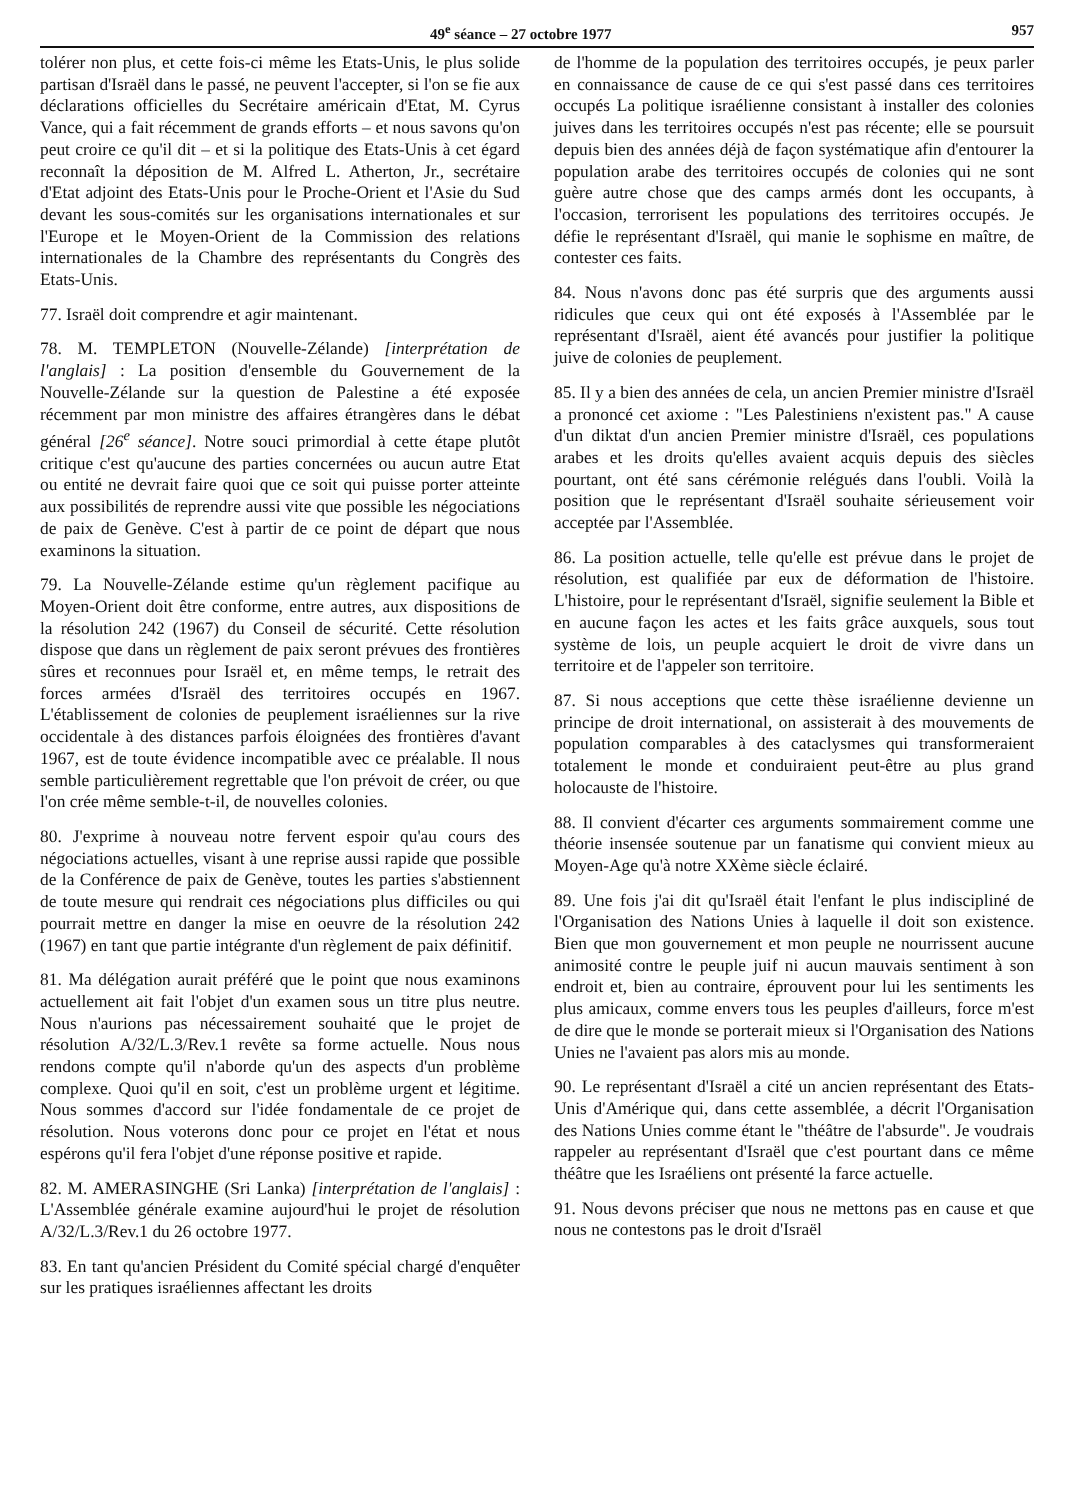49<sup>e</sup> séance – 27 octobre 1977 957
tolérer non plus, et cette fois-ci même les Etats-Unis, le plus solide partisan d'Israël dans le passé, ne peuvent l'accepter, si l'on se fie aux déclarations officielles du Secrétaire américain d'Etat, M. Cyrus Vance, qui a fait récemment de grands efforts – et nous savons qu'on peut croire ce qu'il dit – et si la politique des Etats-Unis à cet égard reconnaît la déposition de M. Alfred L. Atherton, Jr., secrétaire d'Etat adjoint des Etats-Unis pour le Proche-Orient et l'Asie du Sud devant les sous-comités sur les organisations internationales et sur l'Europe et le Moyen-Orient de la Commission des relations internationales de la Chambre des représentants du Congrès des Etats-Unis.
77. Israël doit comprendre et agir maintenant.
78. M. TEMPLETON (Nouvelle-Zélande) [interprétation de l'anglais] : La position d'ensemble du Gouvernement de la Nouvelle-Zélande sur la question de Palestine a été exposée récemment par mon ministre des affaires étrangères dans le débat général [26<sup>e</sup> séance]. Notre souci primordial à cette étape plutôt critique c'est qu'aucune des parties concernées ou aucun autre Etat ou entité ne devrait faire quoi que ce soit qui puisse porter atteinte aux possibilités de reprendre aussi vite que possible les négociations de paix de Genève. C'est à partir de ce point de départ que nous examinons la situation.
79. La Nouvelle-Zélande estime qu'un règlement pacifique au Moyen-Orient doit être conforme, entre autres, aux dispositions de la résolution 242 (1967) du Conseil de sécurité. Cette résolution dispose que dans un règlement de paix seront prévues des frontières sûres et reconnues pour Israël et, en même temps, le retrait des forces armées d'Israël des territoires occupés en 1967. L'établissement de colonies de peuplement israéliennes sur la rive occidentale à des distances parfois éloignées des frontières d'avant 1967, est de toute évidence incompatible avec ce préalable. Il nous semble particulièrement regrettable que l'on prévoit de créer, ou que l'on crée même semble-t-il, de nouvelles colonies.
80. J'exprime à nouveau notre fervent espoir qu'au cours des négociations actuelles, visant à une reprise aussi rapide que possible de la Conférence de paix de Genève, toutes les parties s'abstiennent de toute mesure qui rendrait ces négociations plus difficiles ou qui pourrait mettre en danger la mise en oeuvre de la résolution 242 (1967) en tant que partie intégrante d'un règlement de paix définitif.
81. Ma délégation aurait préféré que le point que nous examinons actuellement ait fait l'objet d'un examen sous un titre plus neutre. Nous n'aurions pas nécessairement souhaité que le projet de résolution A/32/L.3/Rev.1 revête sa forme actuelle. Nous nous rendons compte qu'il n'aborde qu'un des aspects d'un problème complexe. Quoi qu'il en soit, c'est un problème urgent et légitime. Nous sommes d'accord sur l'idée fondamentale de ce projet de résolution. Nous voterons donc pour ce projet en l'état et nous espérons qu'il fera l'objet d'une réponse positive et rapide.
82. M. AMERASINGHE (Sri Lanka) [interprétation de l'anglais] : L'Assemblée générale examine aujourd'hui le projet de résolution A/32/L.3/Rev.1 du 26 octobre 1977.
83. En tant qu'ancien Président du Comité spécial chargé d'enquêter sur les pratiques israéliennes affectant les droits
de l'homme de la population des territoires occupés, je peux parler en connaissance de cause de ce qui s'est passé dans ces territoires occupés La politique israélienne consistant à installer des colonies juives dans les territoires occupés n'est pas récente; elle se poursuit depuis bien des années déjà de façon systématique afin d'entourer la population arabe des territoires occupés de colonies qui ne sont guère autre chose que des camps armés dont les occupants, à l'occasion, terrorisent les populations des territoires occupés. Je défie le représentant d'Israël, qui manie le sophisme en maître, de contester ces faits.
84. Nous n'avons donc pas été surpris que des arguments aussi ridicules que ceux qui ont été exposés à l'Assemblée par le représentant d'Israël, aient été avancés pour justifier la politique juive de colonies de peuplement.
85. Il y a bien des années de cela, un ancien Premier ministre d'Israël a prononcé cet axiome : "Les Palestiniens n'existent pas." A cause d'un diktat d'un ancien Premier ministre d'Israël, ces populations arabes et les droits qu'elles avaient acquis depuis des siècles pourtant, ont été sans cérémonie relégués dans l'oubli. Voilà la position que le représentant d'Israël souhaite sérieusement voir acceptée par l'Assemblée.
86. La position actuelle, telle qu'elle est prévue dans le projet de résolution, est qualifiée par eux de déformation de l'histoire. L'histoire, pour le représentant d'Israël, signifie seulement la Bible et en aucune façon les actes et les faits grâce auxquels, sous tout système de lois, un peuple acquiert le droit de vivre dans un territoire et de l'appeler son territoire.
87. Si nous acceptions que cette thèse israélienne devienne un principe de droit international, on assisterait à des mouvements de population comparables à des cataclysmes qui transformeraient totalement le monde et conduiraient peut-être au plus grand holocauste de l'histoire.
88. Il convient d'écarter ces arguments sommairement comme une théorie insensée soutenue par un fanatisme qui convient mieux au Moyen-Age qu'à notre XXème siècle éclairé.
89. Une fois j'ai dit qu'Israël était l'enfant le plus indiscipliné de l'Organisation des Nations Unies à laquelle il doit son existence. Bien que mon gouvernement et mon peuple ne nourrissent aucune animosité contre le peuple juif ni aucun mauvais sentiment à son endroit et, bien au contraire, éprouvent pour lui les sentiments les plus amicaux, comme envers tous les peuples d'ailleurs, force m'est de dire que le monde se porterait mieux si l'Organisation des Nations Unies ne l'avaient pas alors mis au monde.
90. Le représentant d'Israël a cité un ancien représentant des Etats-Unis d'Amérique qui, dans cette assemblée, a décrit l'Organisation des Nations Unies comme étant le "théâtre de l'absurde". Je voudrais rappeler au représentant d'Israël que c'est pourtant dans ce même théâtre que les Israéliens ont présenté la farce actuelle.
91. Nous devons préciser que nous ne mettons pas en cause et que nous ne contestons pas le droit d'Israël